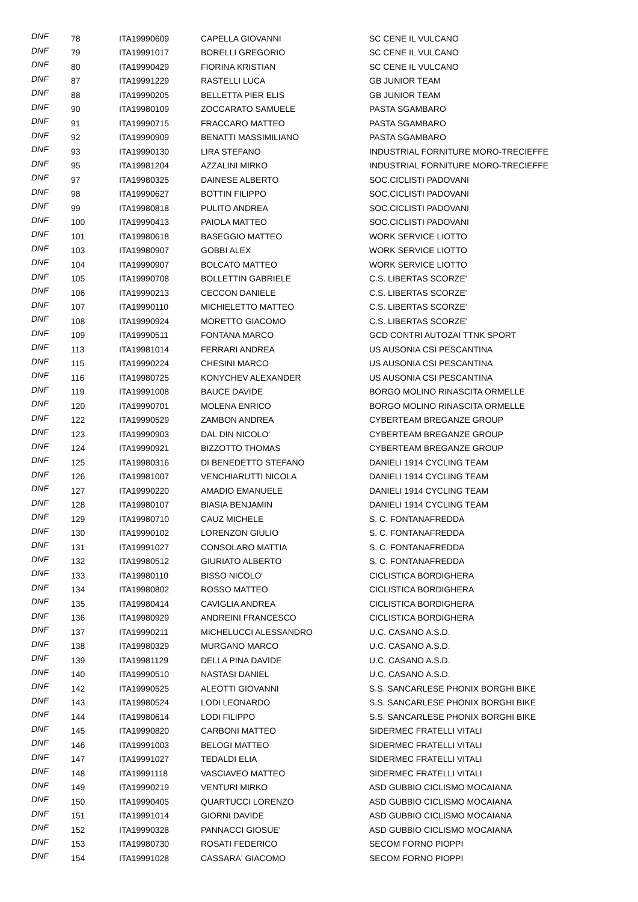| DNF | 78 | ITA19990609 | CAPELLA GIOVANNI | SC CENE IL VULCANO |
| DNF | 79 | ITA19991017 | BORELLI GREGORIO | SC CENE IL VULCANO |
| DNF | 80 | ITA19990429 | FIORINA KRISTIAN | SC CENE IL VULCANO |
| DNF | 87 | ITA19991229 | RASTELLI LUCA | GB JUNIOR TEAM |
| DNF | 88 | ITA19990205 | BELLETTA PIER ELIS | GB JUNIOR TEAM |
| DNF | 90 | ITA19980109 | ZOCCARATO SAMUELE | PASTA SGAMBARO |
| DNF | 91 | ITA19990715 | FRACCARO MATTEO | PASTA SGAMBARO |
| DNF | 92 | ITA19990909 | BENATTI MASSIMILIANO | PASTA SGAMBARO |
| DNF | 93 | ITA19990130 | LIRA STEFANO | INDUSTRIAL FORNITURE MORO-TRECIEFFE |
| DNF | 95 | ITA19981204 | AZZALINI MIRKO | INDUSTRIAL FORNITURE MORO-TRECIEFFE |
| DNF | 97 | ITA19980325 | DAINESE ALBERTO | SOC.CICLISTI PADOVANI |
| DNF | 98 | ITA19990627 | BOTTIN FILIPPO | SOC.CICLISTI PADOVANI |
| DNF | 99 | ITA19980818 | PULITO ANDREA | SOC.CICLISTI PADOVANI |
| DNF | 100 | ITA19990413 | PAIOLA MATTEO | SOC.CICLISTI PADOVANI |
| DNF | 101 | ITA19980618 | BASEGGIO MATTEO | WORK SERVICE LIOTTO |
| DNF | 103 | ITA19980907 | GOBBI ALEX | WORK SERVICE LIOTTO |
| DNF | 104 | ITA19990907 | BOLCATO MATTEO | WORK SERVICE LIOTTO |
| DNF | 105 | ITA19990708 | BOLLETTIN GABRIELE | C.S. LIBERTAS SCORZE' |
| DNF | 106 | ITA19990213 | CECCON DANIELE | C.S. LIBERTAS SCORZE' |
| DNF | 107 | ITA19990110 | MICHIELETTO MATTEO | C.S. LIBERTAS SCORZE' |
| DNF | 108 | ITA19990924 | MORETTO GIACOMO | C.S. LIBERTAS SCORZE' |
| DNF | 109 | ITA19990511 | FONTANA MARCO | GCD CONTRI AUTOZAI TTNK SPORT |
| DNF | 113 | ITA19981014 | FERRARI ANDREA | US AUSONIA CSI PESCANTINA |
| DNF | 115 | ITA19990224 | CHESINI MARCO | US AUSONIA CSI PESCANTINA |
| DNF | 116 | ITA19980725 | KONYCHEV ALEXANDER | US AUSONIA CSI PESCANTINA |
| DNF | 119 | ITA19991008 | BAUCE DAVIDE | BORGO MOLINO RINASCITA ORMELLE |
| DNF | 120 | ITA19990701 | MOLENA ENRICO | BORGO MOLINO RINASCITA ORMELLE |
| DNF | 122 | ITA19990529 | ZAMBON ANDREA | CYBERTEAM BREGANZE GROUP |
| DNF | 123 | ITA19990903 | DAL DIN NICOLO' | CYBERTEAM BREGANZE GROUP |
| DNF | 124 | ITA19990921 | BIZZOTTO THOMAS | CYBERTEAM BREGANZE GROUP |
| DNF | 125 | ITA19980316 | DI BENEDETTO STEFANO | DANIELI 1914 CYCLING TEAM |
| DNF | 126 | ITA19981007 | VENCHIARUTTI NICOLA | DANIELI 1914 CYCLING TEAM |
| DNF | 127 | ITA19990220 | AMADIO EMANUELE | DANIELI 1914 CYCLING TEAM |
| DNF | 128 | ITA19980107 | BIASIA BENJAMIN | DANIELI 1914 CYCLING TEAM |
| DNF | 129 | ITA19980710 | CAUZ MICHELE | S. C. FONTANAFREDDA |
| DNF | 130 | ITA19990102 | LORENZON GIULIO | S. C. FONTANAFREDDA |
| DNF | 131 | ITA19991027 | CONSOLARO MATTIA | S. C. FONTANAFREDDA |
| DNF | 132 | ITA19980512 | GIURIATO ALBERTO | S. C. FONTANAFREDDA |
| DNF | 133 | ITA19980110 | BISSO NICOLO' | CICLISTICA BORDIGHERA |
| DNF | 134 | ITA19980802 | ROSSO MATTEO | CICLISTICA BORDIGHERA |
| DNF | 135 | ITA19980414 | CAVIGLIA ANDREA | CICLISTICA BORDIGHERA |
| DNF | 136 | ITA19980929 | ANDREINI FRANCESCO | CICLISTICA BORDIGHERA |
| DNF | 137 | ITA19990211 | MICHELUCCI ALESSANDRO | U.C. CASANO A.S.D. |
| DNF | 138 | ITA19980329 | MURGANO MARCO | U.C. CASANO A.S.D. |
| DNF | 139 | ITA19981129 | DELLA PINA DAVIDE | U.C. CASANO A.S.D. |
| DNF | 140 | ITA19990510 | NASTASI DANIEL | U.C. CASANO A.S.D. |
| DNF | 142 | ITA19990525 | ALEOTTI GIOVANNI | S.S. SANCARLESE PHONIX BORGHI BIKE |
| DNF | 143 | ITA19980524 | LODI LEONARDO | S.S. SANCARLESE PHONIX BORGHI BIKE |
| DNF | 144 | ITA19980614 | LODI FILIPPO | S.S. SANCARLESE PHONIX BORGHI BIKE |
| DNF | 145 | ITA19990820 | CARBONI MATTEO | SIDERMEC FRATELLI VITALI |
| DNF | 146 | ITA19991003 | BELOGI MATTEO | SIDERMEC FRATELLI VITALI |
| DNF | 147 | ITA19991027 | TEDALDI ELIA | SIDERMEC FRATELLI VITALI |
| DNF | 148 | ITA19991118 | VASCIAVEO MATTEO | SIDERMEC FRATELLI VITALI |
| DNF | 149 | ITA19990219 | VENTURI MIRKO | ASD GUBBIO CICLISMO MOCAIANA |
| DNF | 150 | ITA19990405 | QUARTUCCI LORENZO | ASD GUBBIO CICLISMO MOCAIANA |
| DNF | 151 | ITA19991014 | GIORNI DAVIDE | ASD GUBBIO CICLISMO MOCAIANA |
| DNF | 152 | ITA19990328 | PANNACCI GIOSUE' | ASD GUBBIO CICLISMO MOCAIANA |
| DNF | 153 | ITA19980730 | ROSATI FEDERICO | SECOM FORNO PIOPPI |
| DNF | 154 | ITA19991028 | CASSARA' GIACOMO | SECOM FORNO PIOPPI |